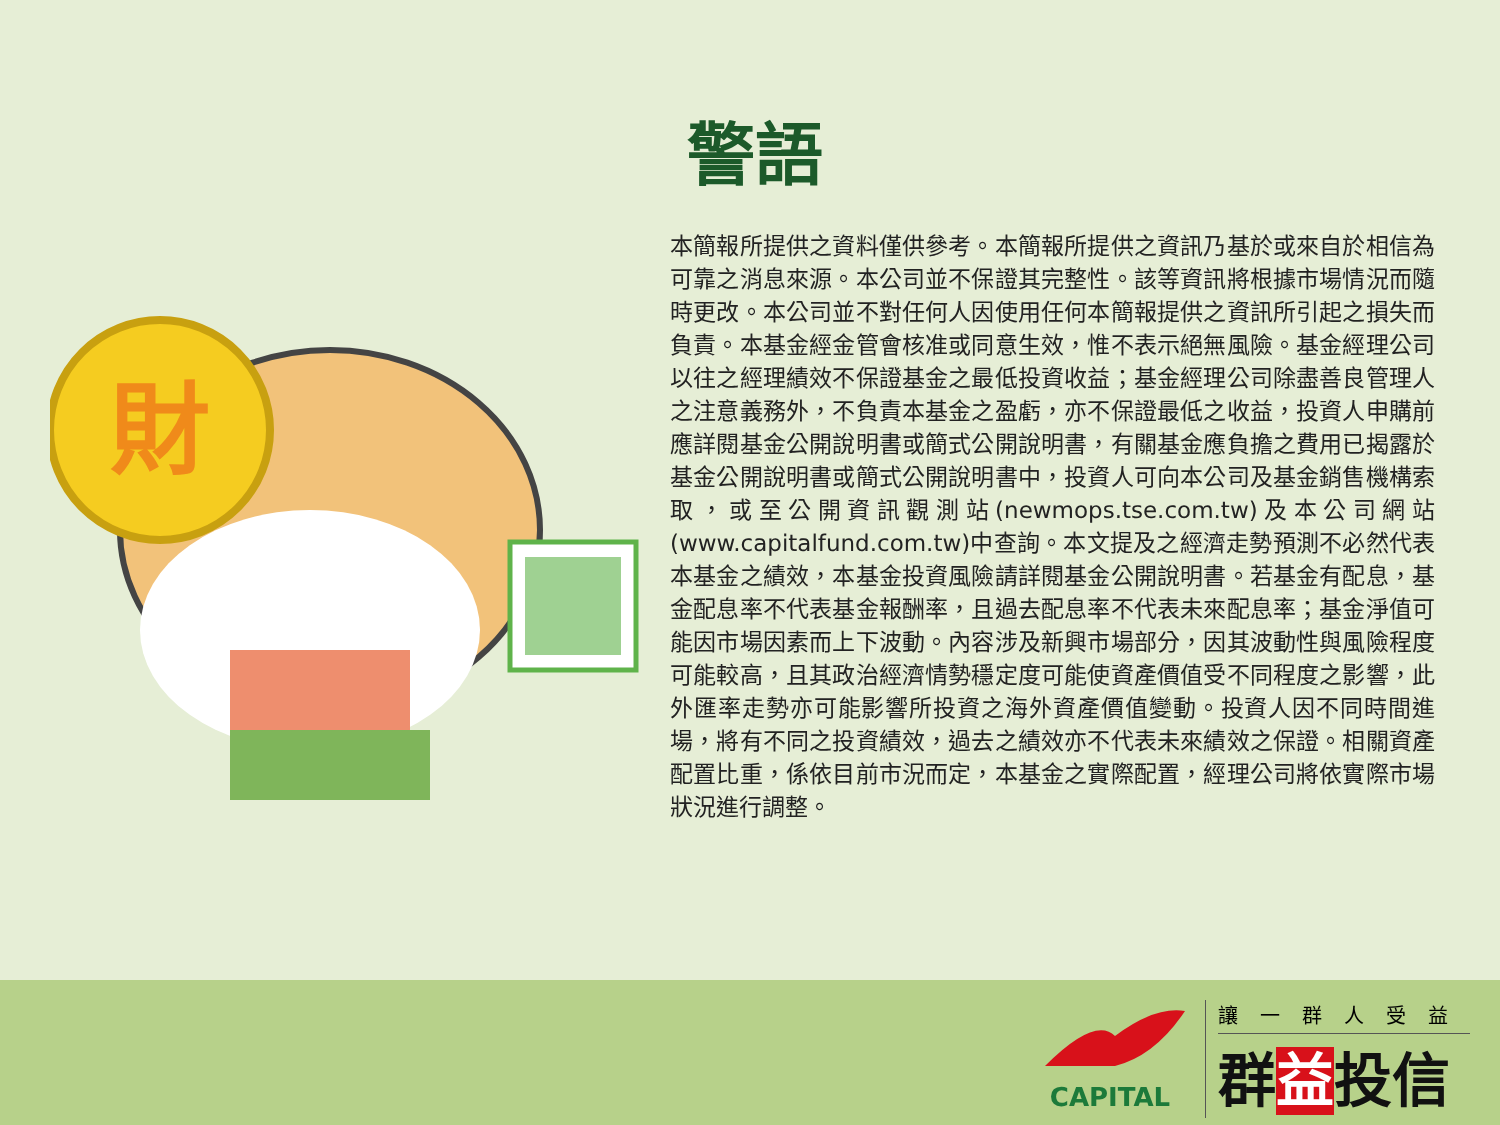警語
財
本簡報所提供之資料僅供參考。本簡報所提供之資訊乃基於或來自於相信為可靠之消息來源。本公司並不保證其完整性。該等資訊將根據市場情況而隨時更改。本公司並不對任何人因使用任何本簡報提供之資訊所引起之損失而負責。本基金經金管會核准或同意生效，惟不表示絕無風險。基金經理公司以往之經理績效不保證基金之最低投資收益；基金經理公司除盡善良管理人之注意義務外，不負責本基金之盈虧，亦不保證最低之收益，投資人申購前應詳閱基金公開說明書或簡式公開說明書，有關基金應負擔之費用已揭露於基金公開說明書或簡式公開說明書中，投資人可向本公司及基金銷售機構索取，或至公開資訊觀測站(newmops.tse.com.tw)及本公司網站(www.capitalfund.com.tw)中查詢。本文提及之經濟走勢預測不必然代表本基金之績效，本基金投資風險請詳閱基金公開說明書。若基金有配息，基金配息率不代表基金報酬率，且過去配息率不代表未來配息率；基金淨值可能因市場因素而上下波動。內容涉及新興市場部分，因其波動性與風險程度可能較高，且其政治經濟情勢穩定度可能使資產價值受不同程度之影響，此外匯率走勢亦可能影響所投資之海外資產價值變動。投資人因不同時間進場，將有不同之投資績效，過去之績效亦不代表未來績效之保證。相關資產配置比重，係依目前市況而定，本基金之實際配置，經理公司將依實際市場狀況進行調整。
CAPITAL
讓一群人受益
群益投信